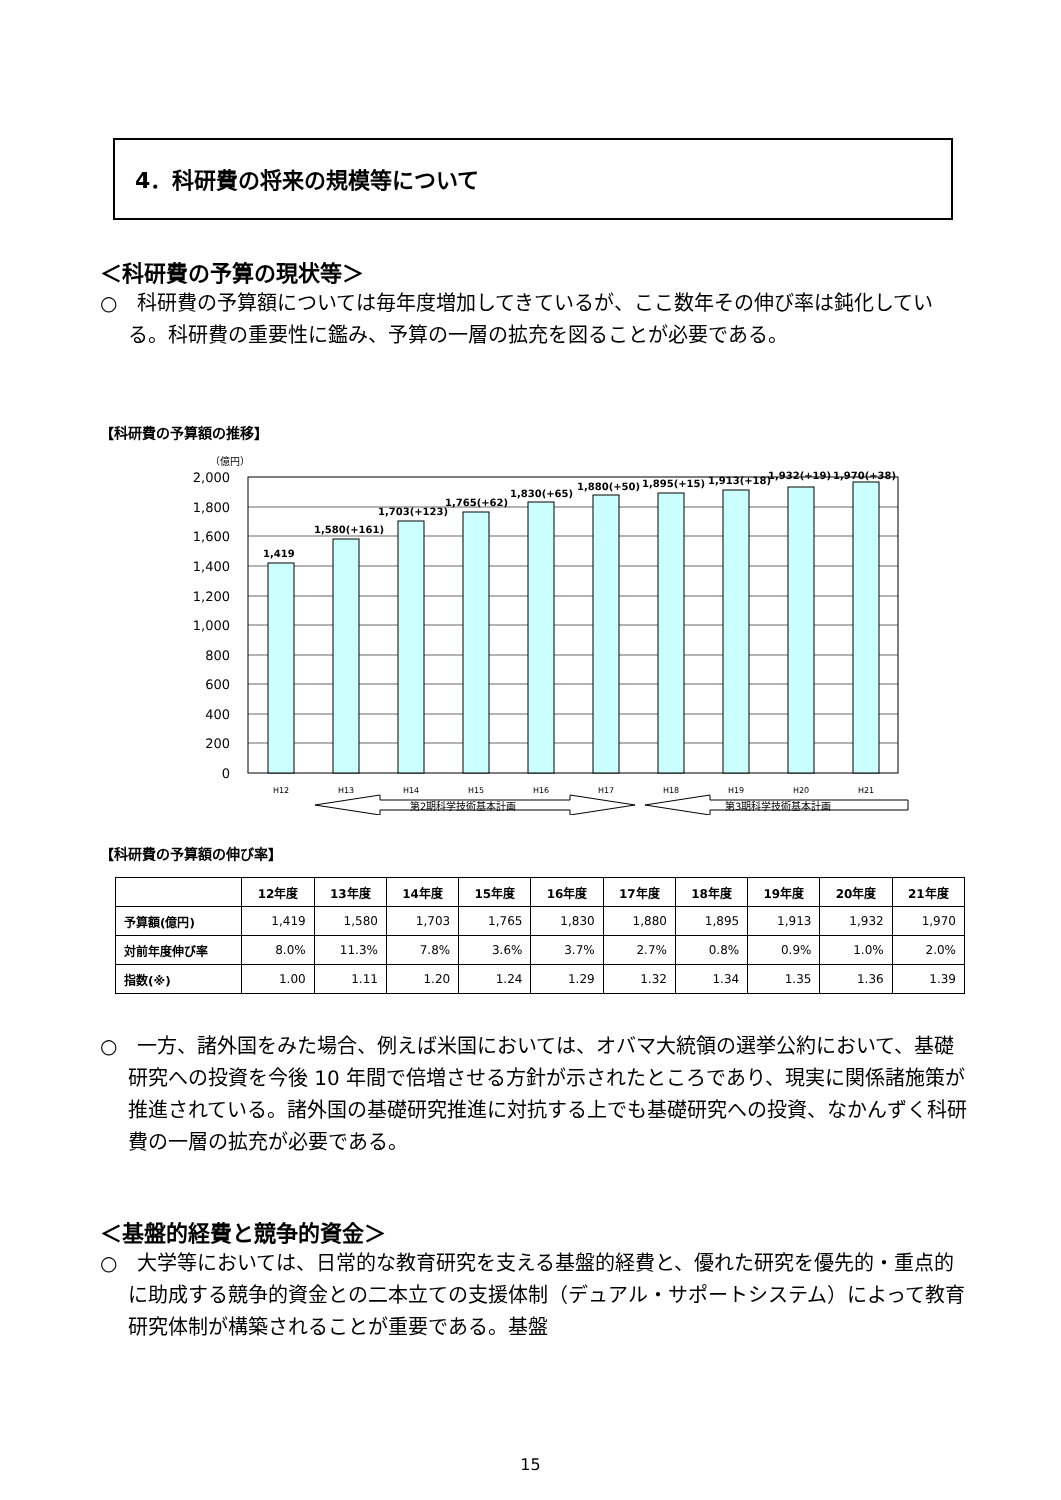4．科研費の将来の規模等について
＜科研費の予算の現状等＞
○　科研費の予算額については毎年度増加してきているが、ここ数年その伸び率は鈍化している。科研費の重要性に鑑み、予算の一層の拡充を図ることが必要である。
【科研費の予算額の推移】
（億円）
2,000
1,800
1,600
1,400
1,200
1,000
800
600
400
200
0
1,419
1,580(+161)
1,703(+123)
1,765(+62)
1,830(+65)
1,880(+50)
1,895(+15)
1,913(+18)
1,932(+19)
1,970(+38)
H12
H13
H14
H15
H16
H17
H18
H19
H20
H21
第2期科学技術基本計画
第3期科学技術基本計画
【科研費の予算額の伸び率】
| | 12年度 | 13年度 | 14年度 | 15年度 | 16年度 | 17年度 | 18年度 | 19年度 | 20年度 | 21年度 |
| --- | --- | --- | --- | --- | --- | --- | --- | --- | --- | --- |
| 予算額(億円) | 1,419 | 1,580 | 1,703 | 1,765 | 1,830 | 1,880 | 1,895 | 1,913 | 1,932 | 1,970 |
| 対前年度伸び率 | 8.0% | 11.3% | 7.8% | 3.6% | 3.7% | 2.7% | 0.8% | 0.9% | 1.0% | 2.0% |
| 指数(※) | 1.00 | 1.11 | 1.20 | 1.24 | 1.29 | 1.32 | 1.34 | 1.35 | 1.36 | 1.39 |
○　一方、諸外国をみた場合、例えば米国においては、オバマ大統領の選挙公約において、基礎研究への投資を今後 10 年間で倍増させる方針が示されたところであり、現実に関係諸施策が推進されている。諸外国の基礎研究推進に対抗する上でも基礎研究への投資、なかんずく科研費の一層の拡充が必要である。
＜基盤的経費と競争的資金＞
○　大学等においては、日常的な教育研究を支える基盤的経費と、優れた研究を優先的・重点的に助成する競争的資金との二本立ての支援体制（デュアル・サポートシステム）によって教育研究体制が構築されることが重要である。基盤
15